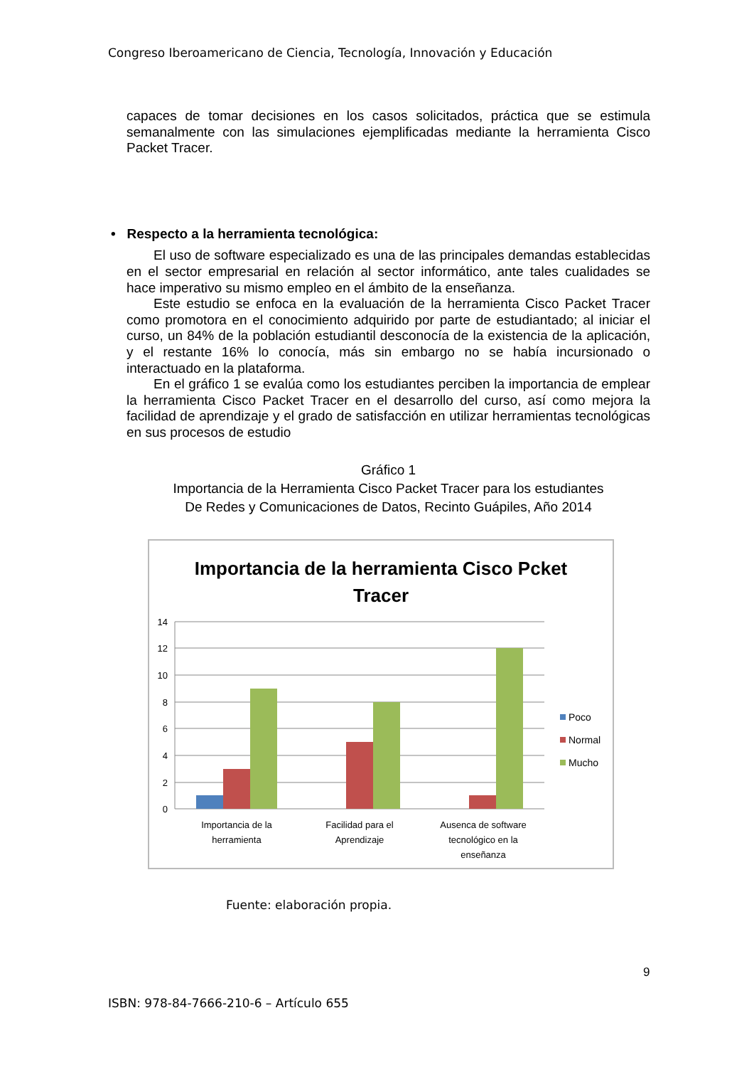Congreso Iberoamericano de Ciencia, Tecnología, Innovación y Educación
capaces de tomar decisiones en los casos solicitados, práctica que se estimula semanalmente con las simulaciones ejemplificadas mediante la herramienta Cisco Packet Tracer.
• Respecto a la herramienta tecnológica:
El uso de software especializado es una de las principales demandas establecidas en el sector empresarial en relación al sector informático, ante tales cualidades se hace imperativo su mismo empleo en el ámbito de la enseñanza.
Este estudio se enfoca en la evaluación de la herramienta Cisco Packet Tracer como promotora en el conocimiento adquirido por parte de estudiantado; al iniciar el curso, un 84% de la población estudiantil desconocía de la existencia de la aplicación, y el restante 16% lo conocía, más sin embargo no se había incursionado o interactuado en la plataforma.
En el gráfico 1 se evalúa como los estudiantes perciben la importancia de emplear la herramienta Cisco Packet Tracer en el desarrollo del curso, así como mejora la facilidad de aprendizaje y el grado de satisfacción en utilizar herramientas tecnológicas en sus procesos de estudio
Gráfico 1
Importancia de la Herramienta Cisco Packet Tracer para los estudiantes
De Redes y Comunicaciones de Datos, Recinto Guápiles, Año 2014
Importancia de la herramienta Cisco Pcket
Tracer
14
12
10
8
6
4
2
0
Importancia de la
herramienta
Facilidad para el
Aprendizaje
Ausenca de software
tecnológico en la
enseñanza
Poco
Normal
Mucho
Fuente: elaboración propia.
9
ISBN: 978-84-7666-210-6 – Artículo 655